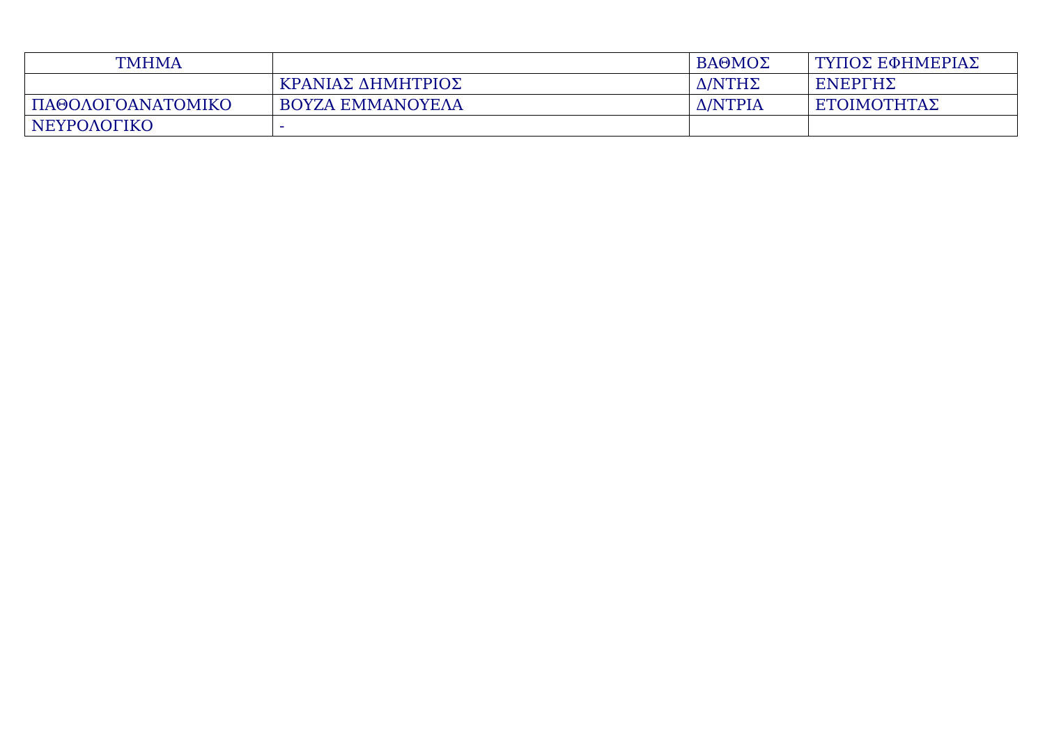| ΤΜΗΜΑ | | ΒΑΘΜΟΣ | ΤΥΠΟΣ ΕΦΗΜΕΡΙΑΣ |
| --- | --- | --- | --- |
| | ΚΡΑΝΙΑΣ ΔΗΜΗΤΡΙΟΣ | Δ/ΝΤΗΣ | ΕΝΕΡΓΗΣ |
| ΠΑΘΟΛΟΓΟΑΝΑΤΟΜΙΚΟ | ΒΟΥΖΑ ΕΜΜΑΝΟΥΕΛΑ | Δ/ΝΤΡΙΑ | ΕΤΟΙΜΟΤΗΤΑΣ |
| ΝΕΥΡΟΛΟΓΙΚΟ | - | | |